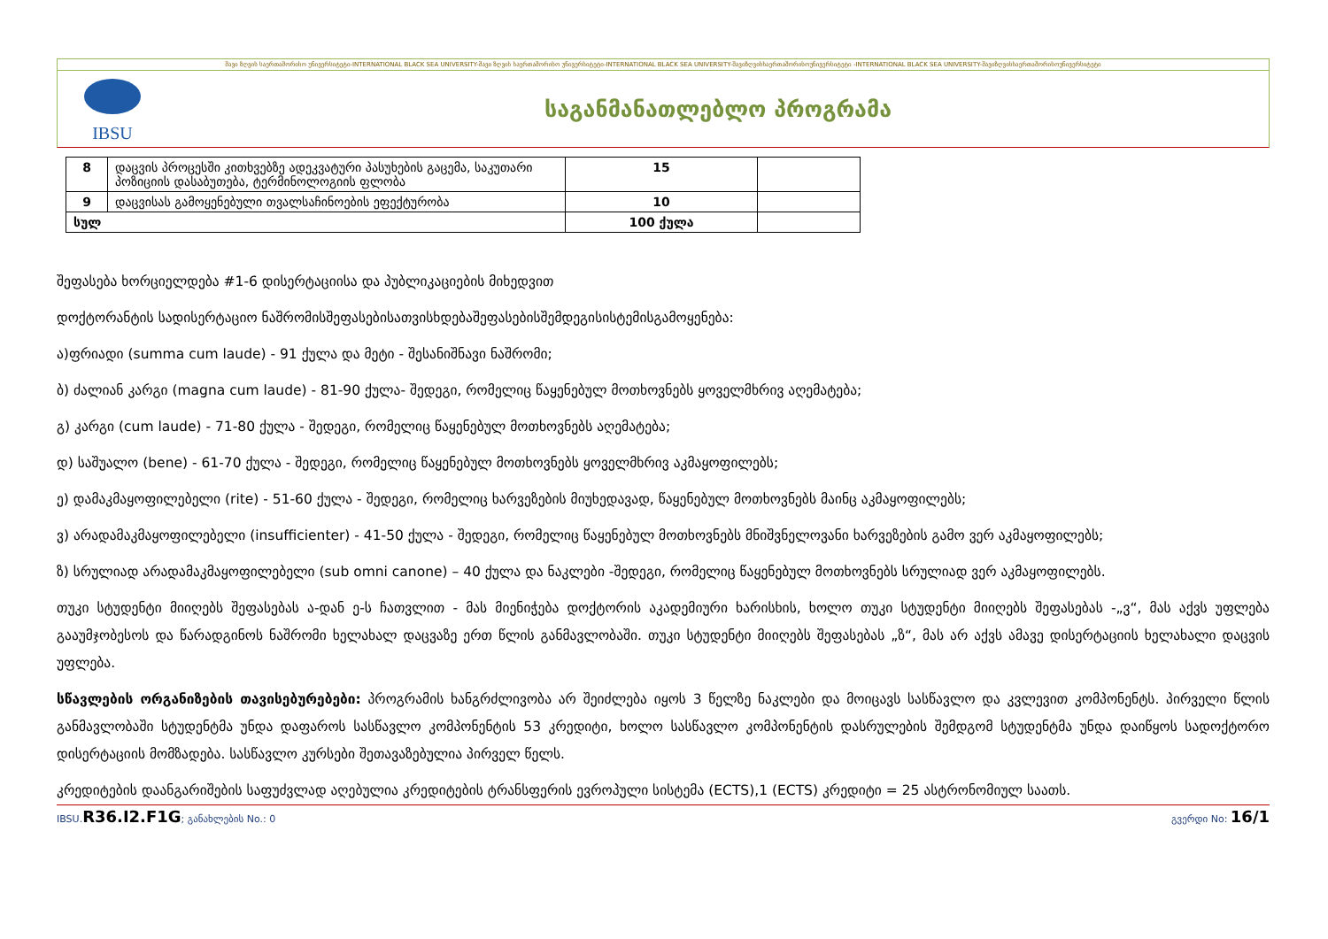შავი ზღვის საერთაშორისო უნივერსიტეტი-INTERNATIONAL BLACK SEA UNIVERSITY-შავი ზღვის საერთაშორისო უნივერსიტეტი-INTERNATIONAL BLACK SEA UNIVERSITY-შავიზღვისსაერთაშორისოუნივერსიტეტი -INTERNATIONAL BLACK SEA UNIVERSITY-შავიზღვისსაერთაშორისოუნივერსიტეტი
IBSU
საგანმანათლებლო პროგრამა
| 8 | დაცვის პროცესში კითხვებზე ადეკვატური პასუხების გაცემა, საკუთარი პოზიციის დასაბუთება, ტერმინოლოგიის ფლობა | 15 | |
| 9 | დაცვისას გამოყენებული თვალსაჩინოების ეფექტურობა | 10 | |
| სულ | | 100 ქულა | |
შეფასება ხორციელდება #1-6 დისერტაციისა და პუბლიკაციების მიხედვით
დოქტორანტის სადისერტაციო ნაშრომისშეფასებისათვისხდებაშეფასებისშემდეგისისტემისგამოყენება:
ა)ფრიადი (summa cum laude) - 91 ქულა და მეტი - შესანიშნავი ნაშრომი;
ბ) ძალიან კარგი (magna cum laude) - 81-90 ქულა- შედეგი, რომელიც წაყენებულ მოთხოვნებს ყოველმხრივ აღემატება;
გ) კარგი (cum laude) - 71-80 ქულა - შედეგი, რომელიც წაყენებულ მოთხოვნებს აღემატება;
დ) საშუალო (bene) - 61-70 ქულა - შედეგი, რომელიც წაყენებულ მოთხოვნებს ყოველმხრივ აკმაყოფილებს;
ე) დამაკმაყოფილებელი (rite) - 51-60 ქულა - შედეგი, რომელიც ხარვეზების მიუხედავად, წაყენებულ მოთხოვნებს მაინც აკმაყოფილებს;
ვ) არადამაკმაყოფილებელი (insufficienter) - 41-50 ქულა - შედეგი, რომელიც წაყენებულ მოთხოვნებს მნიშვნელოვანი ხარვეზების გამო ვერ აკმაყოფილებს;
ზ) სრულიად არადამაკმაყოფილებელი (sub omni canone) – 40 ქულა და ნაკლები -შედეგი, რომელიც წაყენებულ მოთხოვნებს სრულიად ვერ აკმაყოფილებს.
თუკი სტუდენტი მიიღებს შეფასებას ა-დან ე-ს ჩათვლით - მას მიენიჭება დოქტორის აკადემიური ხარისხის, ხოლო თუკი სტუდენტი მიიღებს შეფასებას -„ვ“, მას აქვს უფლება გააუმჯობესოს და წარადგინოს ნაშრომი ხელახალ დაცვაზე ერთ წლის განმავლობაში. თუკი სტუდენტი მიიღებს შეფასებას „ზ“, მას არ აქვს ამავე დისერტაციის ხელახალი დაცვის უფლება.
სწავლების ორგანიზების თავისებურებები: პროგრამის ხანგრძლივობა არ შეიძლება იყოს 3 წელზე ნაკლები და მოიცავს სასწავლო და კვლევით კომპონენტს. პირველი წლის განმავლობაში სტუდენტმა უნდა დაფაროს სასწავლო კომპონენტის 53 კრედიტი, ხოლო სასწავლო კომპონენტის დასრულების შემდგომ სტუდენტმა უნდა დაიწყოს სადოქტორო დისერტაციის მომზადება. სასწავლო კურსები შეთავაზებულია პირველ წელს.
კრედიტების დაანგარიშების საფუძვლად აღებულია კრედიტების ტრანსფერის ევროპული სისტემა (ECTS),1 (ECTS) კრედიტი = 25 ასტრონომიულ საათს.
IBSU.R36.I2.F1G; განახლების No.: 0 გვერდი No: 16/1